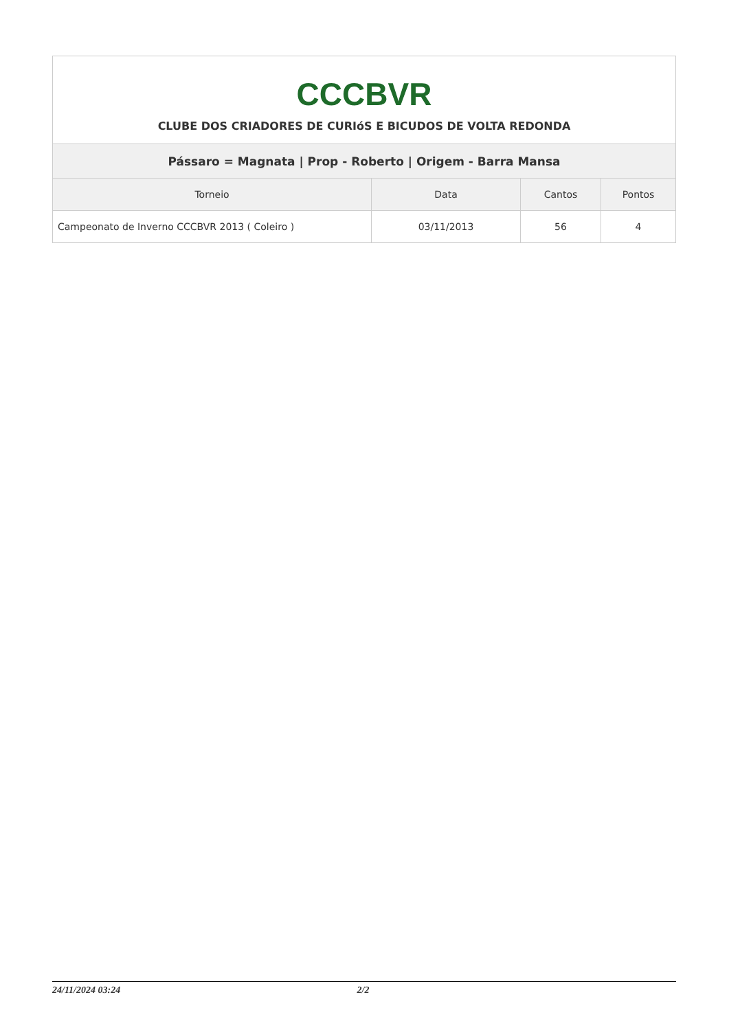| CCCBVR CLUBE DOS CRIADORES DE CURIóS E BICUDOS DE VOLTA REDONDA | | | |
| Pássaro = Magnata / Prop - Roberto / Origem - Barra Mansa | | | |
| Torneio | Data | Cantos | Pontos |
| Campeonato de Inverno CCCBVR 2013 ( Coleiro ) | 03/11/2013 | 56 | 4 |
24/11/2024 03:24 2/2